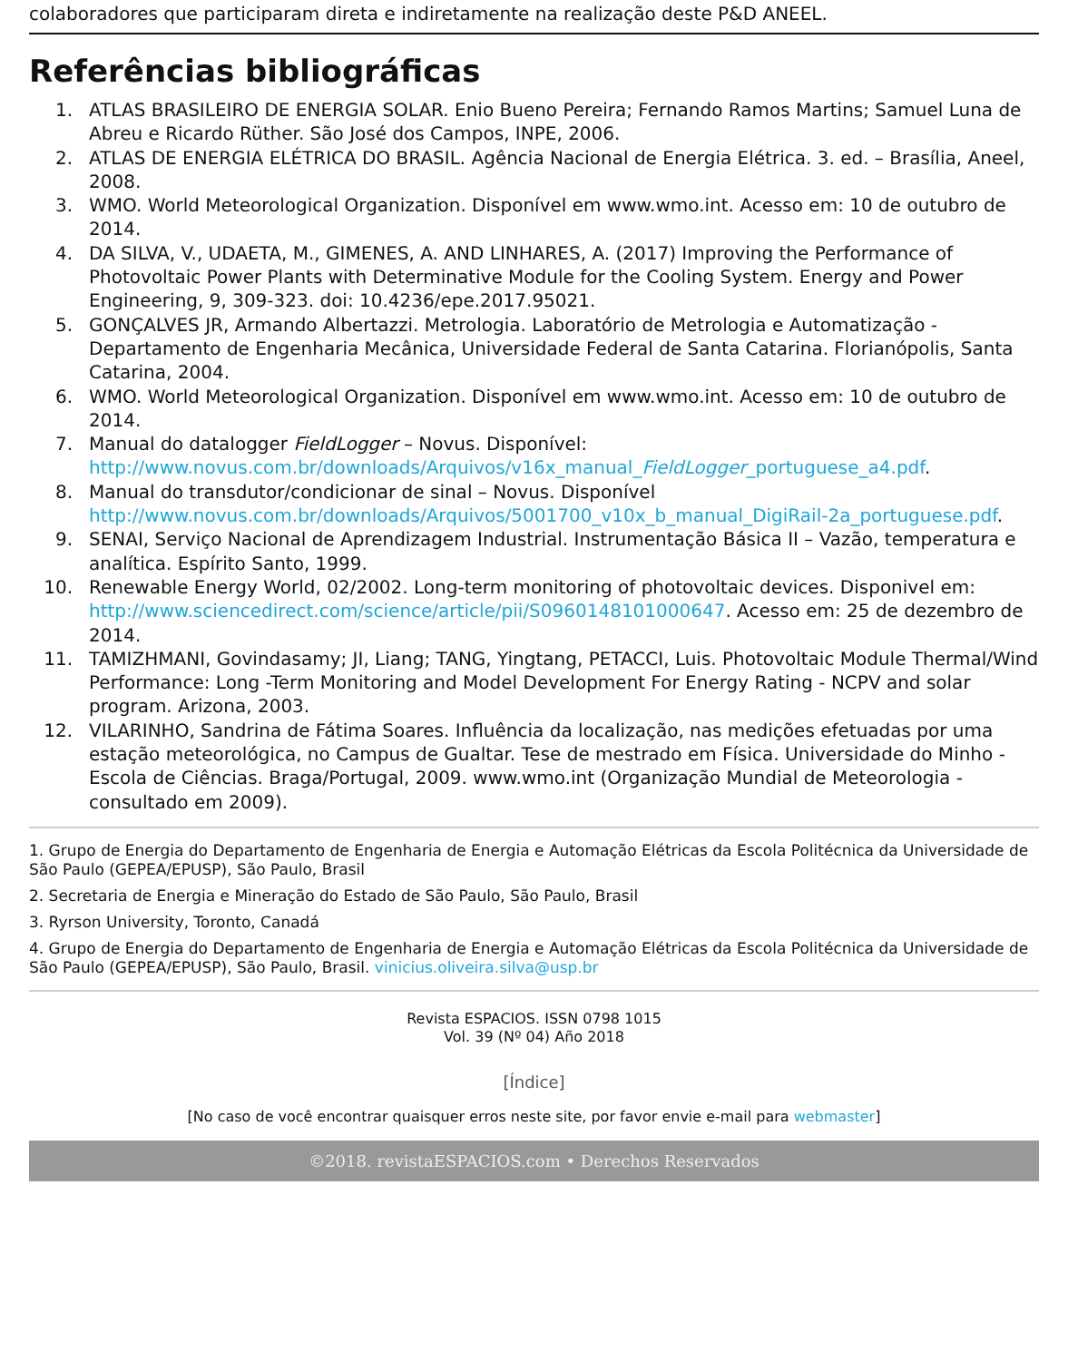colaboradores que participaram direta e indiretamente na realização deste P&D ANEEL.
Referências bibliográficas
1. ATLAS BRASILEIRO DE ENERGIA SOLAR. Enio Bueno Pereira; Fernando Ramos Martins; Samuel Luna de Abreu e Ricardo Rüther. São José dos Campos, INPE, 2006.
2. ATLAS DE ENERGIA ELÉTRICA DO BRASIL. Agência Nacional de Energia Elétrica. 3. ed. – Brasília, Aneel, 2008.
3. WMO. World Meteorological Organization. Disponível em www.wmo.int. Acesso em: 10 de outubro de 2014.
4. DA SILVA, V., UDAETA, M., GIMENES, A. AND LINHARES, A. (2017) Improving the Performance of Photovoltaic Power Plants with Determinative Module for the Cooling System. Energy and Power Engineering, 9, 309-323. doi: 10.4236/epe.2017.95021.
5. GONÇALVES JR, Armando Albertazzi. Metrologia. Laboratório de Metrologia e Automatização - Departamento de Engenharia Mecânica, Universidade Federal de Santa Catarina. Florianópolis, Santa Catarina, 2004.
6. WMO. World Meteorological Organization. Disponível em www.wmo.int. Acesso em: 10 de outubro de 2014.
7. Manual do datalogger FieldLogger – Novus. Disponível: http://www.novus.com.br/downloads/Arquivos/v16x_manual_FieldLogger_portuguese_a4.pdf.
8. Manual do transdutor/condicionar de sinal – Novus. Disponível http://www.novus.com.br/downloads/Arquivos/5001700_v10x_b_manual_DigiRail-2a_portuguese.pdf.
9. SENAI, Serviço Nacional de Aprendizagem Industrial. Instrumentação Básica II – Vazão, temperatura e analítica. Espírito Santo, 1999.
10. Renewable Energy World, 02/2002. Long-term monitoring of photovoltaic devices. Disponivel em: http://www.sciencedirect.com/science/article/pii/S0960148101000647. Acesso em: 25 de dezembro de 2014.
11. TAMIZHMANI, Govindasamy; JI, Liang; TANG, Yingtang, PETACCI, Luis. Photovoltaic Module Thermal/Wind Performance: Long -Term Monitoring and Model Development For Energy Rating - NCPV and solar program. Arizona, 2003.
12. VILARINHO, Sandrina de Fátima Soares. Influência da localização, nas medições efetuadas por uma estação meteorológica, no Campus de Gualtar. Tese de mestrado em Física. Universidade do Minho - Escola de Ciências. Braga/Portugal, 2009. www.wmo.int (Organização Mundial de Meteorologia - consultado em 2009).
1. Grupo de Energia do Departamento de Engenharia de Energia e Automação Elétricas da Escola Politécnica da Universidade de São Paulo (GEPEA/EPUSP), São Paulo, Brasil
2. Secretaria de Energia e Mineração do Estado de São Paulo, São Paulo, Brasil
3. Ryrson University, Toronto, Canadá
4. Grupo de Energia do Departamento de Engenharia de Energia e Automação Elétricas da Escola Politécnica da Universidade de São Paulo (GEPEA/EPUSP), São Paulo, Brasil. vinicius.oliveira.silva@usp.br
Revista ESPACIOS. ISSN 0798 1015
Vol. 39 (Nº 04) Año 2018
[Índice]
[No caso de você encontrar quaisquer erros neste site, por favor envie e-mail para webmaster]
©2018. revistaESPACIOS.com • Derechos Reservados